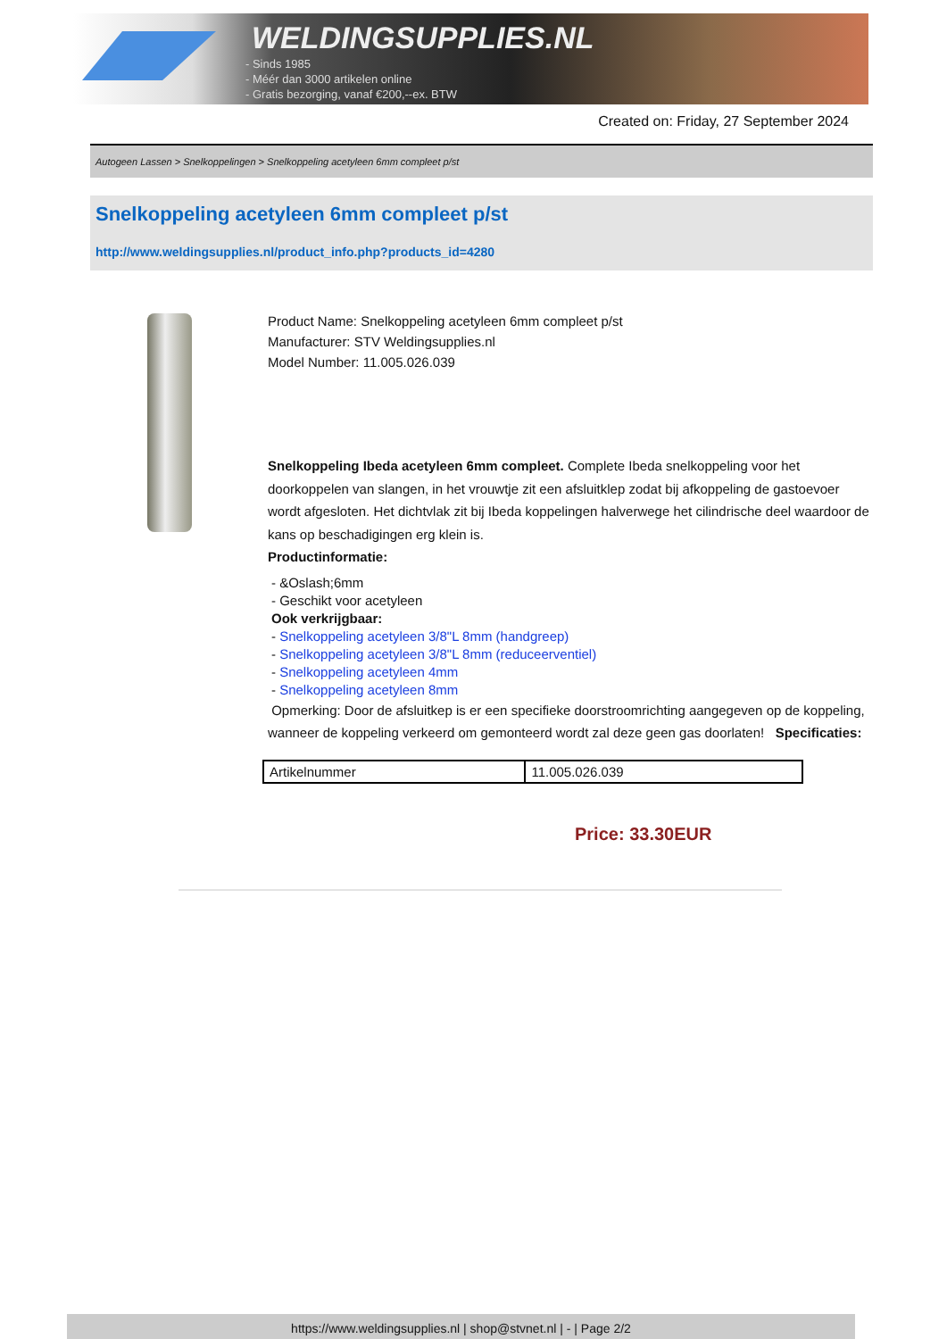WELDINGSUPPLIES.NL
- Sinds 1985
- Méér dan 3000 artikelen online
- Gratis bezorging, vanaf €200,--ex. BTW
Created on: Friday, 27 September 2024
Autogeen Lassen > Snelkoppelingen > Snelkoppeling acetyleen 6mm compleet p/st
Snelkoppeling acetyleen 6mm compleet p/st
http://www.weldingsupplies.nl/product_info.php?products_id=4280
Product Name: Snelkoppeling acetyleen 6mm compleet p/st
Manufacturer: STV Weldingsupplies.nl
Model Number: 11.005.026.039
Snelkoppeling Ibeda acetyleen 6mm compleet. Complete Ibeda snelkoppeling voor het doorkoppelen van slangen, in het vrouwtje zit een afsluitklep zodat bij afkoppeling de gastoevoer wordt afgesloten. Het dichtvlak zit bij Ibeda koppelingen halverwege het cilindrische deel waardoor de kans op beschadigingen erg klein is.
Productinformatie:
- &Oslash;6mm
- Geschikt voor acetyleen
Ook verkrijgbaar:
- Snelkoppeling acetyleen 3/8"L 8mm (handgreep)
- Snelkoppeling acetyleen 3/8"L 8mm (reduceerventiel)
- Snelkoppeling acetyleen 4mm
- Snelkoppeling acetyleen 8mm
Opmerking: Door de afsluitkep is er een specifieke doorstroomrichting aangegeven op de koppeling, wanneer de koppeling verkeerd om gemonteerd wordt zal deze geen gas doorlaten! Specificaties:
| Artikelnummer | 11.005.026.039 |
Price: 33.30EUR
https://www.weldingsupplies.nl | shop@stvnet.nl | - | Page 2/2